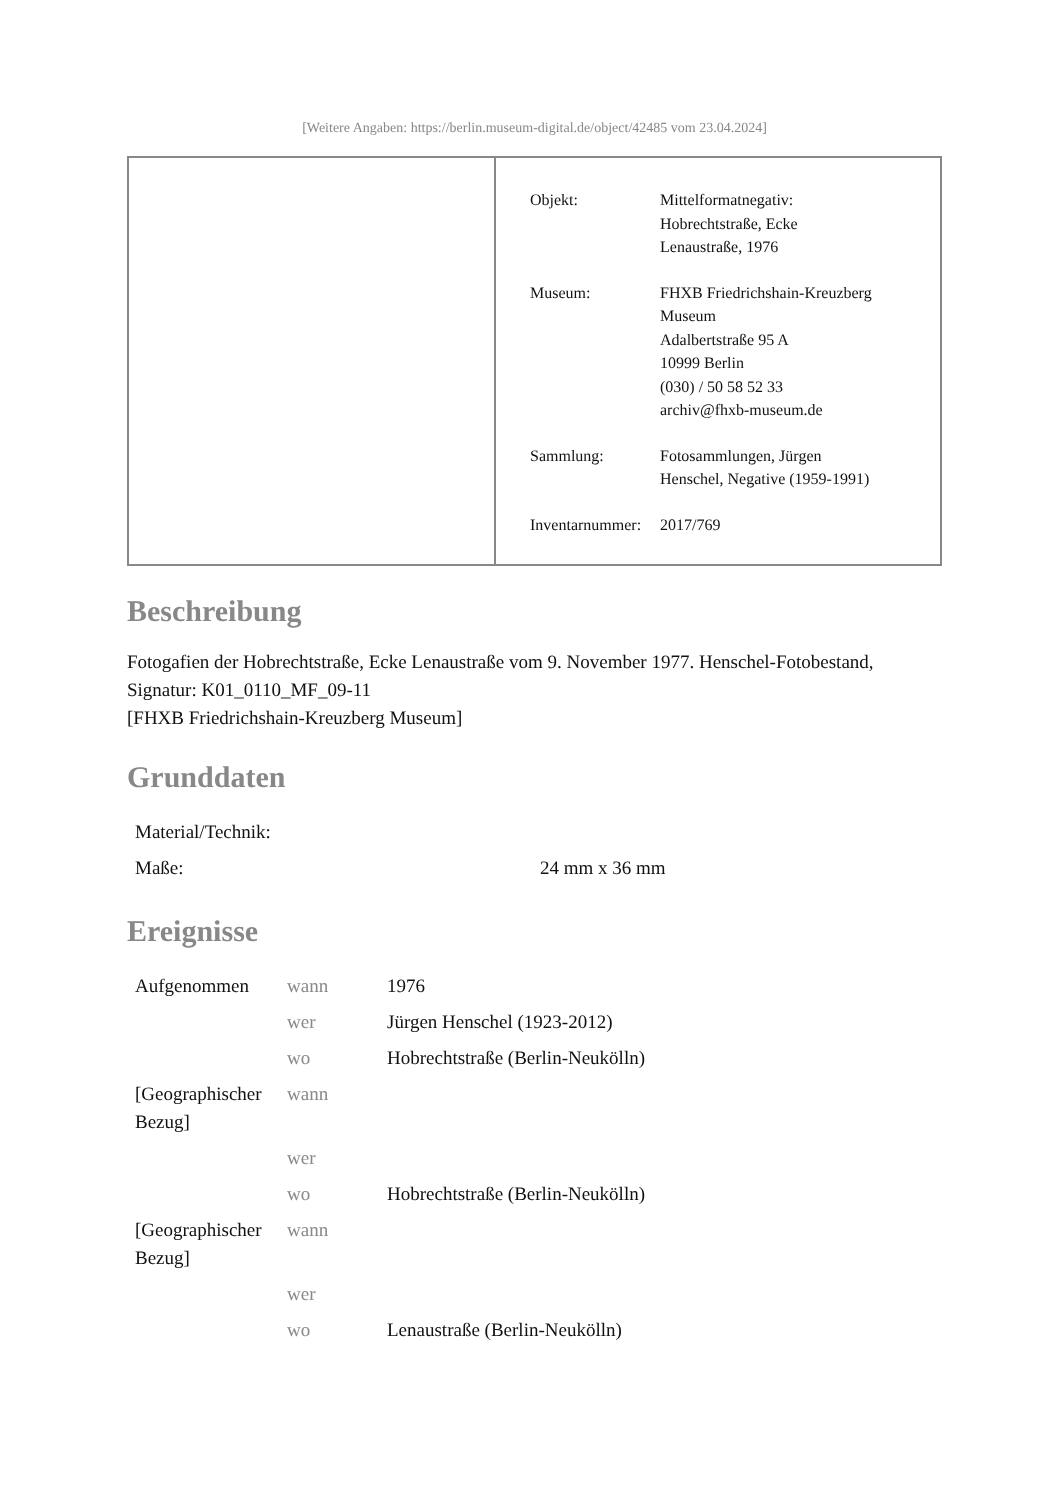[Weitere Angaben: https://berlin.museum-digital.de/object/42485 vom 23.04.2024]
| Objekt: | Mittelformatnegativ: Hobrechtstraße, Ecke Lenaustraße, 1976 |
| Museum: | FHXB Friedrichshain-Kreuzberg Museum Adalbertstraße 95 A 10999 Berlin (030) / 50 58 52 33 archiv@fhxb-museum.de |
| Sammlung: | Fotosammlungen, Jürgen Henschel, Negative (1959-1991) |
| Inventarnummer: | 2017/769 |
Beschreibung
Fotogafien der Hobrechtstraße, Ecke Lenaustraße vom 9. November 1977. Henschel-Fotobestand, Signatur: K01_0110_MF_09-11
[FHXB Friedrichshain-Kreuzberg Museum]
Grunddaten
| Material/Technik: | |
| Maße: | 24 mm x 36 mm |
Ereignisse
| Aufgenommen | wann | 1976 |
| | wer | Jürgen Henschel (1923-2012) |
| | wo | Hobrechtstraße (Berlin-Neukölln) |
| [Geographischer Bezug] | wann | |
| | wer | |
| | wo | Hobrechtstraße (Berlin-Neukölln) |
| [Geographischer Bezug] | wann | |
| | wer | |
| | wo | Lenaustraße (Berlin-Neukölln) |